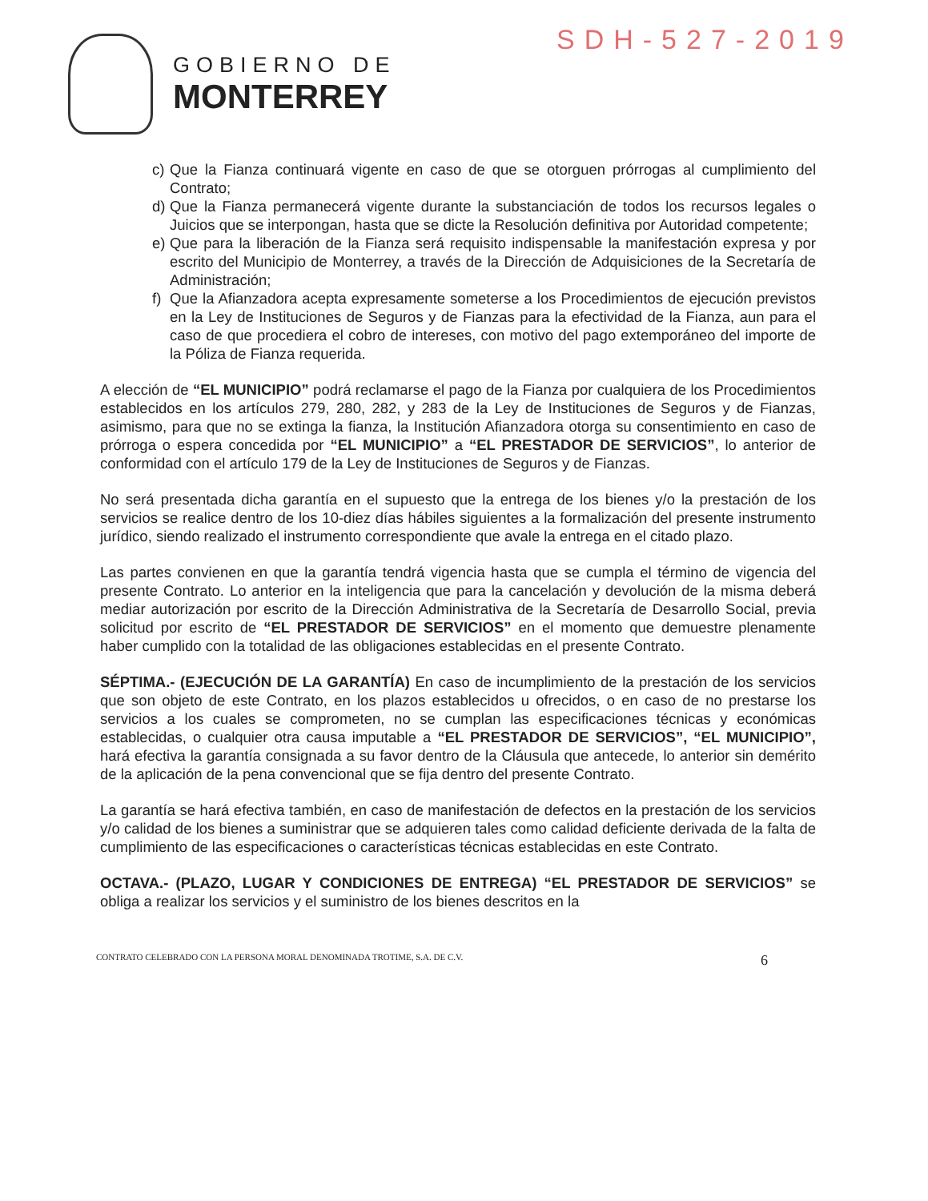SDH-527-2019
GOBIERNO DE
MONTERREY
c) Que la Fianza continuará vigente en caso de que se otorguen prórrogas al cumplimiento del Contrato;
d) Que la Fianza permanecerá vigente durante la substanciación de todos los recursos legales o Juicios que se interpongan, hasta que se dicte la Resolución definitiva por Autoridad competente;
e) Que para la liberación de la Fianza será requisito indispensable la manifestación expresa y por escrito del Municipio de Monterrey, a través de la Dirección de Adquisiciones de la Secretaría de Administración;
f) Que la Afianzadora acepta expresamente someterse a los Procedimientos de ejecución previstos en la Ley de Instituciones de Seguros y de Fianzas para la efectividad de la Fianza, aun para el caso de que procediera el cobro de intereses, con motivo del pago extemporáneo del importe de la Póliza de Fianza requerida.
A elección de “EL MUNICIPIO” podrá reclamarse el pago de la Fianza por cualquiera de los Procedimientos establecidos en los artículos 279, 280, 282, y 283 de la Ley de Instituciones de Seguros y de Fianzas, asimismo, para que no se extinga la fianza, la Institución Afianzadora otorga su consentimiento en caso de prórroga o espera concedida por “EL MUNICIPIO” a “EL PRESTADOR DE SERVICIOS”, lo anterior de conformidad con el artículo 179 de la Ley de Instituciones de Seguros y de Fianzas.
No será presentada dicha garantía en el supuesto que la entrega de los bienes y/o la prestación de los servicios se realice dentro de los 10-diez días hábiles siguientes a la formalización del presente instrumento jurídico, siendo realizado el instrumento correspondiente que avale la entrega en el citado plazo.
Las partes convienen en que la garantía tendrá vigencia hasta que se cumpla el término de vigencia del presente Contrato. Lo anterior en la inteligencia que para la cancelación y devolución de la misma deberá mediar autorización por escrito de la Dirección Administrativa de la Secretaría de Desarrollo Social, previa solicitud por escrito de “EL PRESTADOR DE SERVICIOS” en el momento que demuestre plenamente haber cumplido con la totalidad de las obligaciones establecidas en el presente Contrato.
SÉPTIMA.- (EJECUCIÓN DE LA GARANTÍA) En caso de incumplimiento de la prestación de los servicios que son objeto de este Contrato, en los plazos establecidos u ofrecidos, o en caso de no prestarse los servicios a los cuales se comprometen, no se cumplan las especificaciones técnicas y económicas establecidas, o cualquier otra causa imputable a “EL PRESTADOR DE SERVICIOS”, “EL MUNICIPIO”, hará efectiva la garantía consignada a su favor dentro de la Cláusula que antecede, lo anterior sin demérito de la aplicación de la pena convencional que se fija dentro del presente Contrato.
La garantía se hará efectiva también, en caso de manifestación de defectos en la prestación de los servicios y/o calidad de los bienes a suministrar que se adquieren tales como calidad deficiente derivada de la falta de cumplimiento de las especificaciones o características técnicas establecidas en este Contrato.
OCTAVA.- (PLAZO, LUGAR Y CONDICIONES DE ENTREGA) “EL PRESTADOR DE SERVICIOS” se obliga a realizar los servicios y el suministro de los bienes descritos en la
CONTRATO CELEBRADO CON LA PERSONA MORAL DENOMINADA TROTIME, S.A. DE C.V. 6